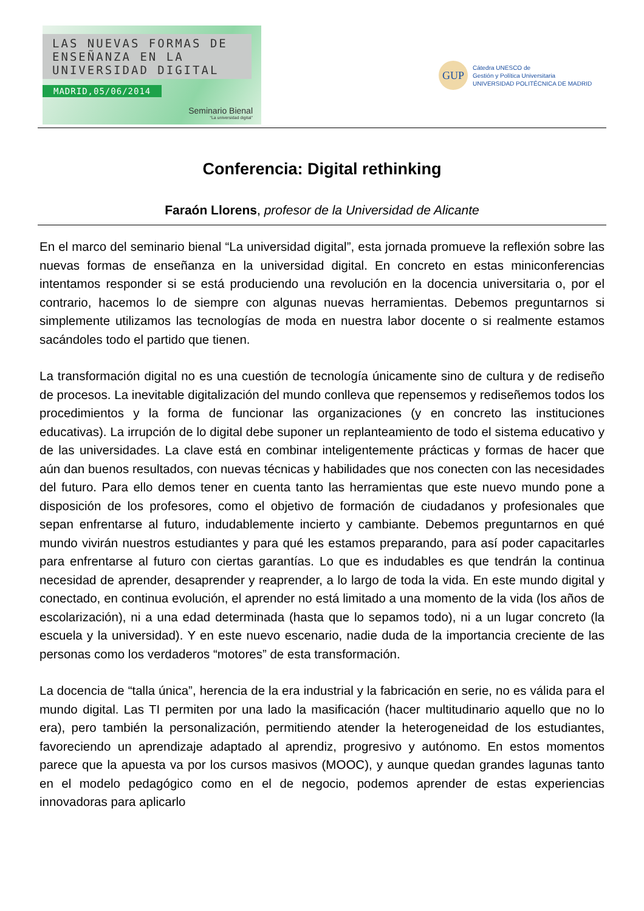LAS NUEVAS FORMAS DE
ENSEÑANZA EN LA
UNIVERSIDAD DIGITAL
MADRID,05/06/2014
Seminario Bienal
“La universidad digital”
GUP
Cátedra UNESCO de
Gestión y Política Universitaria
UNIVERSIDAD POLITÉCNICA DE MADRID
Conferencia: Digital rethinking
Faraón Llorens, profesor de la Universidad de Alicante
En el marco del seminario bienal “La universidad digital”, esta jornada promueve la reflexión sobre las nuevas formas de enseñanza en la universidad digital. En concreto en estas miniconferencias intentamos responder si se está produciendo una revolución en la docencia universitaria o, por el contrario, hacemos lo de siempre con algunas nuevas herramientas. Debemos preguntarnos si simplemente utilizamos las tecnologías de moda en nuestra labor docente o si realmente estamos sacándoles todo el partido que tienen.
La transformación digital no es una cuestión de tecnología únicamente sino de cultura y de rediseño de procesos. La inevitable digitalización del mundo conlleva que repensemos y rediseñemos todos los procedimientos y la forma de funcionar las organizaciones (y en concreto las instituciones educativas). La irrupción de lo digital debe suponer un replanteamiento de todo el sistema educativo y de las universidades. La clave está en combinar inteligentemente prácticas y formas de hacer que aún dan buenos resultados, con nuevas técnicas y habilidades que nos conecten con las necesidades del futuro. Para ello demos tener en cuenta tanto las herramientas que este nuevo mundo pone a disposición de los profesores, como el objetivo de formación de ciudadanos y profesionales que sepan enfrentarse al futuro, indudablemente incierto y cambiante. Debemos preguntarnos en qué mundo vivirán nuestros estudiantes y para qué les estamos preparando, para así poder capacitarles para enfrentarse al futuro con ciertas garantías. Lo que es indudables es que tendrán la continua necesidad de aprender, desaprender y reaprender, a lo largo de toda la vida. En este mundo digital y conectado, en continua evolución, el aprender no está limitado a una momento de la vida (los años de escolarización), ni a una edad determinada (hasta que lo sepamos todo), ni a un lugar concreto (la escuela y la universidad). Y en este nuevo escenario, nadie duda de la importancia creciente de las personas como los verdaderos “motores” de esta transformación.
La docencia de “talla única”, herencia de la era industrial y la fabricación en serie, no es válida para el mundo digital. Las TI permiten por una lado la masificación (hacer multitudinario aquello que no lo era), pero también la personalización, permitiendo atender la heterogeneidad de los estudiantes, favoreciendo un aprendizaje adaptado al aprendiz, progresivo y autónomo. En estos momentos parece que la apuesta va por los cursos masivos (MOOC), y aunque quedan grandes lagunas tanto en el modelo pedagógico como en el de negocio, podemos aprender de estas experiencias innovadoras para aplicarlo